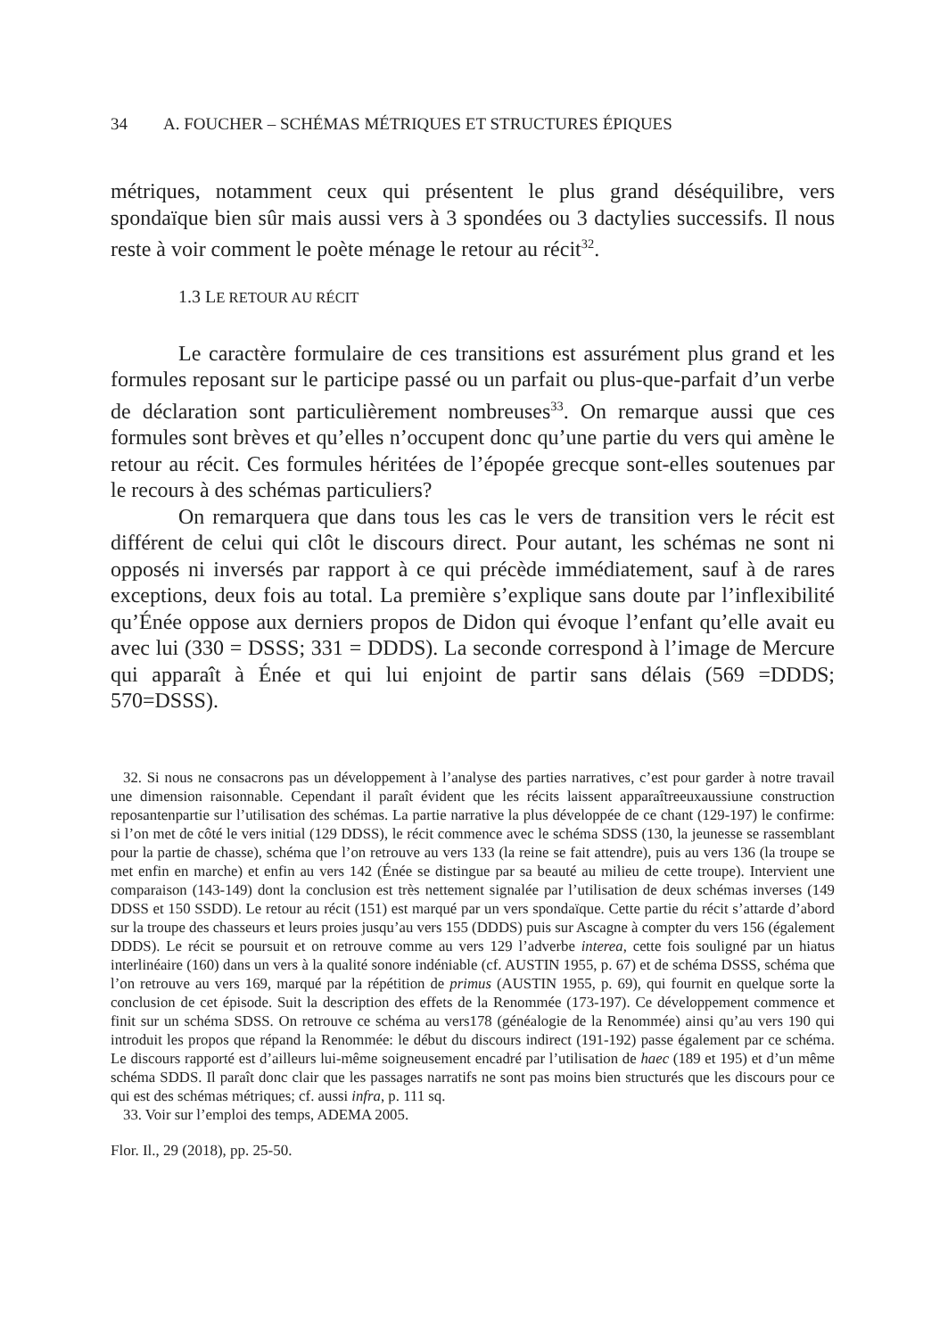34 A. FOUCHER – SCHÉMAS MÉTRIQUES ET STRUCTURES ÉPIQUES
métriques, notamment ceux qui présentent le plus grand déséquilibre, vers spondaïque bien sûr mais aussi vers à 3 spondées ou 3 dactylies successifs. Il nous reste à voir comment le poète ménage le retour au récit<sup>32</sup>.
1.3 LE RETOUR AU RÉCIT
Le caractère formulaire de ces transitions est assurément plus grand et les formules reposant sur le participe passé ou un parfait ou plus-que-parfait d’un verbe de déclaration sont particulièrement nombreuses<sup>33</sup>. On remarque aussi que ces formules sont brèves et qu’elles n’occupent donc qu’une partie du vers qui amène le retour au récit. Ces formules héritées de l’épopée grecque sont-elles soutenues par le recours à des schémas particuliers?
On remarquera que dans tous les cas le vers de transition vers le récit est différent de celui qui clôt le discours direct. Pour autant, les schémas ne sont ni opposés ni inversés par rapport à ce qui précède immédiatement, sauf à de rares exceptions, deux fois au total. La première s’explique sans doute par l’inflexibilité qu’Énée oppose aux derniers propos de Didon qui évoque l’enfant qu’elle avait eu avec lui (330 = DSSS; 331 = DDDS). La seconde correspond à l’image de Mercure qui apparaît à Énée et qui lui enjoint de partir sans délais (569 =DDDS; 570=DSSS).
32. Si nous ne consacrons pas un développement à l’analyse des parties narratives, c’est pour garder à notre travail une dimension raisonnable. Cependant il paraît évident que les récits laissent apparaîtreeuxaussiune construction reposantenpartie sur l’utilisation des schémas. La partie narrative la plus développée de ce chant (129-197) le confirme: si l’on met de côté le vers initial (129 DDSS), le récit commence avec le schéma SDSS (130, la jeunesse se rassemblant pour la partie de chasse), schéma que l’on retrouve au vers 133 (la reine se fait attendre), puis au vers 136 (la troupe se met enfin en marche) et enfin au vers 142 (Énée se distingue par sa beauté au milieu de cette troupe). Intervient une comparaison (143-149) dont la conclusion est très nettement signalée par l’utilisation de deux schémas inverses (149 DDSS et 150 SSDD). Le retour au récit (151) est marqué par un vers spondaïque. Cette partie du récit s’attarde d’abord sur la troupe des chasseurs et leurs proies jusqu’au vers 155 (DDDS) puis sur Ascagne à compter du vers 156 (également DDDS). Le récit se poursuit et on retrouve comme au vers 129 l’adverbe interea, cette fois souligné par un hiatus interlinéaire (160) dans un vers à la qualité sonore indéniable (cf. AUSTIN 1955, p. 67) et de schéma DSSS, schéma que l’on retrouve au vers 169, marqué par la répétition de primus (AUSTIN 1955, p. 69), qui fournit en quelque sorte la conclusion de cet épisode. Suit la description des effets de la Renommée (173-197). Ce développement commence et finit sur un schéma SDSS. On retrouve ce schéma au vers178 (généalogie de la Renommée) ainsi qu’au vers 190 qui introduit les propos que répand la Renommée: le début du discours indirect (191-192) passe également par ce schéma. Le discours rapporté est d’ailleurs lui-même soigneusement encadré par l’utilisation de haec (189 et 195) et d’un même schéma SDDS. Il paraît donc clair que les passages narratifs ne sont pas moins bien structurés que les discours pour ce qui est des schémas métriques; cf. aussi infra, p. 111 sq.
33. Voir sur l’emploi des temps, ADEMA 2005.
Flor. Il., 29 (2018), pp. 25-50.